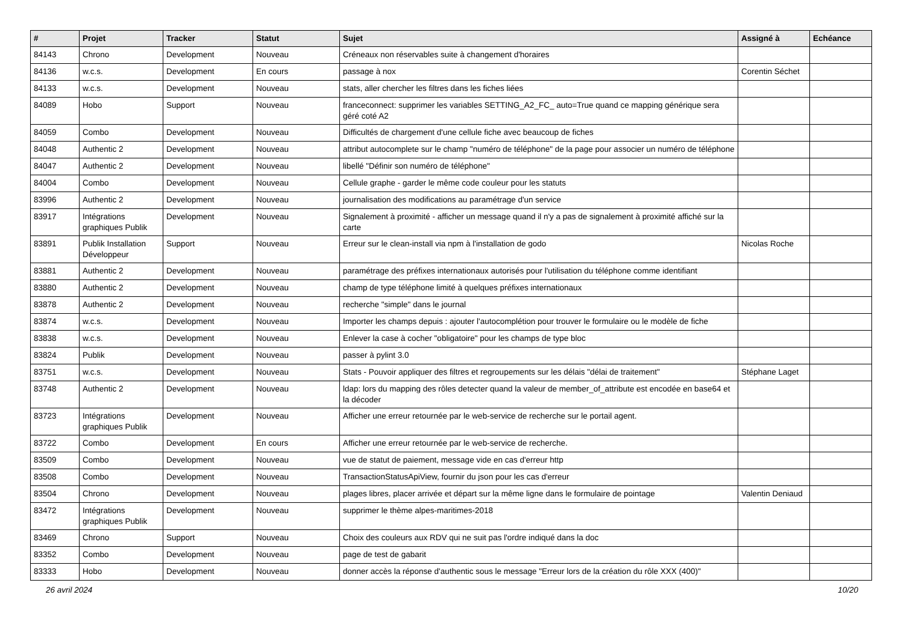| # | Projet | Tracker | Statut | Sujet | Assigné à | Echéance |
| --- | --- | --- | --- | --- | --- | --- |
| 84143 | Chrono | Development | Nouveau | Créneaux non réservables suite à changement d'horaires | | |
| 84136 | w.c.s. | Development | En cours | passage à nox | Corentin Séchet | |
| 84133 | w.c.s. | Development | Nouveau | stats, aller chercher les filtres dans les fiches liées | | |
| 84089 | Hobo | Support | Nouveau | franceconnect: supprimer les variables SETTING_A2_FC_ auto=True quand ce mapping générique sera géré coté A2 | | |
| 84059 | Combo | Development | Nouveau | Difficultés de chargement d'une cellule fiche avec beaucoup de fiches | | |
| 84048 | Authentic 2 | Development | Nouveau | attribut autocomplete sur le champ "numéro de téléphone" de la page pour associer un numéro de téléphone | | |
| 84047 | Authentic 2 | Development | Nouveau | libellé "Définir son numéro de téléphone" | | |
| 84004 | Combo | Development | Nouveau | Cellule graphe - garder le même code couleur pour les statuts | | |
| 83996 | Authentic 2 | Development | Nouveau | journalisation des modifications au paramétrage d'un service | | |
| 83917 | Intégrations graphiques Publik | Development | Nouveau | Signalement à proximité - afficher un message quand il n'y a pas de signalement à proximité affiché sur la carte | | |
| 83891 | Publik Installation Développeur | Support | Nouveau | Erreur sur le clean-install via npm à l'installation de godo | Nicolas Roche | |
| 83881 | Authentic 2 | Development | Nouveau | paramétrage des préfixes internationaux autorisés pour l'utilisation du téléphone comme identifiant | | |
| 83880 | Authentic 2 | Development | Nouveau | champ de type téléphone limité à quelques préfixes internationaux | | |
| 83878 | Authentic 2 | Development | Nouveau | recherche "simple" dans le journal | | |
| 83874 | w.c.s. | Development | Nouveau | Importer les champs depuis : ajouter l'autocomplétion pour trouver le formulaire ou le modèle de fiche | | |
| 83838 | w.c.s. | Development | Nouveau | Enlever la case à cocher "obligatoire" pour les champs de type bloc | | |
| 83824 | Publik | Development | Nouveau | passer à pylint 3.0 | | |
| 83751 | w.c.s. | Development | Nouveau | Stats - Pouvoir appliquer des filtres et regroupements sur les délais "délai de traitement" | Stéphane Laget | |
| 83748 | Authentic 2 | Development | Nouveau | ldap: lors du mapping des rôles detecter quand la valeur de member_of_attribute est encodée en base64 et la décoder | | |
| 83723 | Intégrations graphiques Publik | Development | Nouveau | Afficher une erreur retournée par le web-service de recherche sur le portail agent. | | |
| 83722 | Combo | Development | En cours | Afficher une erreur retournée par le web-service de recherche. | | |
| 83509 | Combo | Development | Nouveau | vue de statut de paiement, message vide en cas d'erreur http | | |
| 83508 | Combo | Development | Nouveau | TransactionStatusApiView, fournir du json pour les cas d'erreur | | |
| 83504 | Chrono | Development | Nouveau | plages libres, placer arrivée et départ sur la même ligne dans le formulaire de pointage | Valentin Deniaud | |
| 83472 | Intégrations graphiques Publik | Development | Nouveau | supprimer le thème alpes-maritimes-2018 | | |
| 83469 | Chrono | Support | Nouveau | Choix des couleurs aux RDV qui ne suit pas l'ordre indiqué dans la doc | | |
| 83352 | Combo | Development | Nouveau | page de test de gabarit | | |
| 83333 | Hobo | Development | Nouveau | donner accès la réponse d'authentic sous le message "Erreur lors de la création du rôle XXX (400)" | | |
26 avril 2024 10/20